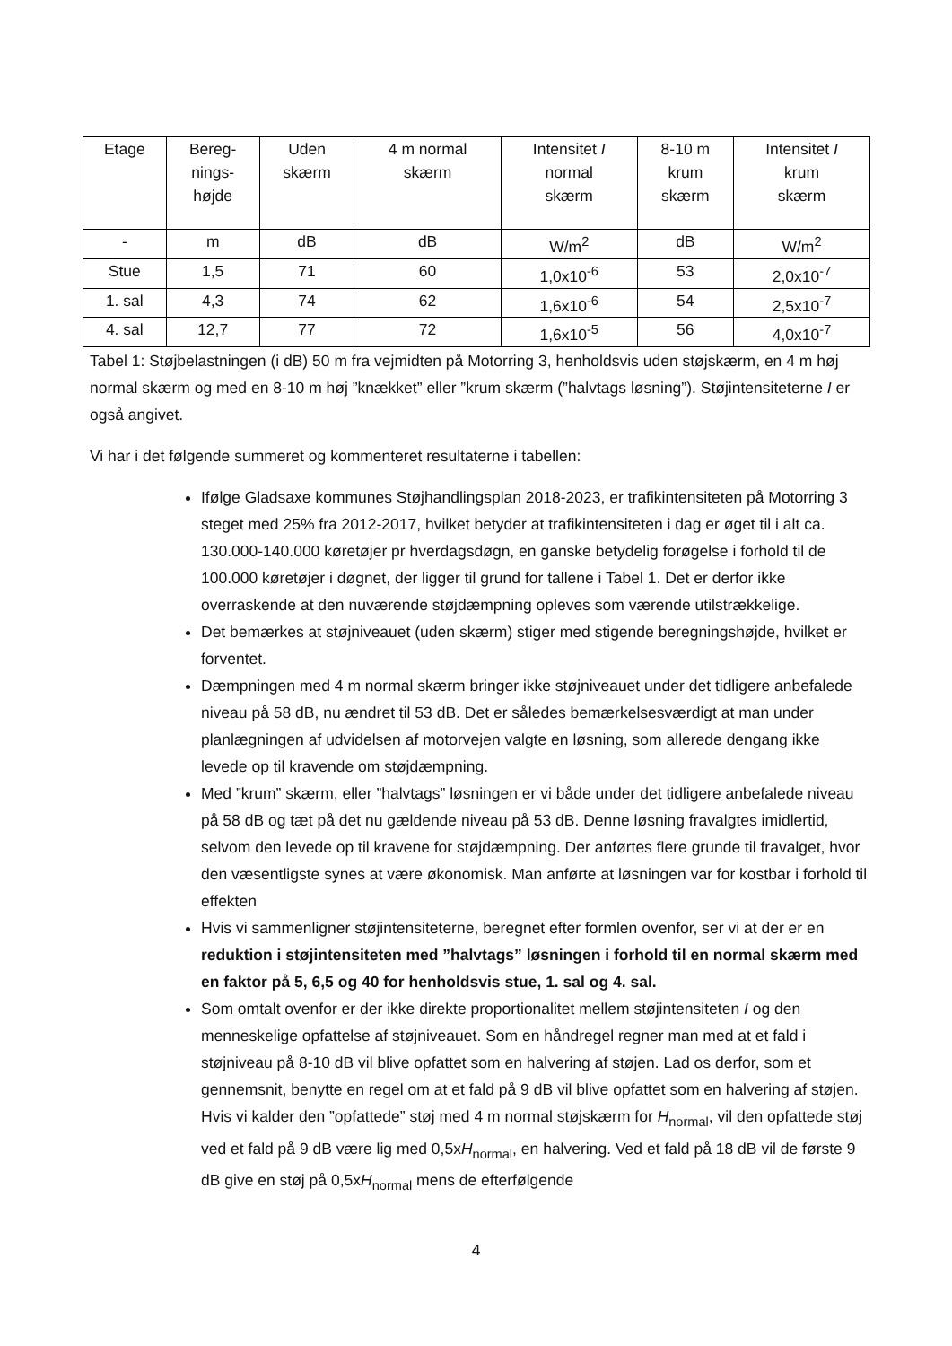| Etage | Bereg- nings- højde | Uden skærm | 4 m normal skærm | Intensitet I normal skærm | 8-10 m krum skærm | Intensitet I krum skærm |
| - | m | dB | dB | W/m<sup>2</sup> | dB | W/m<sup>2</sup> |
| Stue | 1,5 | 71 | 60 | 1,0x10<sup>-6</sup> | 53 | 2,0x10<sup>-7</sup> |
| 1. sal | 4,3 | 74 | 62 | 1,6x10<sup>-6</sup> | 54 | 2,5x10<sup>-7</sup> |
| 4. sal | 12,7 | 77 | 72 | 1,6x10<sup>-5</sup> | 56 | 4,0x10<sup>-7</sup> |
Tabel 1: Støjbelastningen (i dB) 50 m fra vejmidten på Motorring 3, henholdsvis uden støjskærm, en 4 m høj normal skærm og med en 8-10 m høj ”knækket” eller ”krum skærm (”halvtags løsning”). Støjintensiteterne I er også angivet.
Vi har i det følgende summeret og kommenteret resultaterne i tabellen:
Ifølge Gladsaxe kommunes Støjhandlingsplan 2018-2023, er trafikintensiteten på Motorring 3 steget med 25% fra 2012-2017, hvilket betyder at trafikintensiteten i dag er øget til i alt ca. 130.000-140.000 køretøjer pr hverdagsdøgn, en ganske betydelig forøgelse i forhold til de 100.000 køretøjer i døgnet, der ligger til grund for tallene i Tabel 1. Det er derfor ikke overraskende at den nuværende støjdæmpning opleves som værende utilstrækkelige.
Det bemærkes at støjniveauet (uden skærm) stiger med stigende beregningshøjde, hvilket er forventet.
Dæmpningen med 4 m normal skærm bringer ikke støjniveauet under det tidligere anbefalede niveau på 58 dB, nu ændret til 53 dB. Det er således bemærkelsesværdigt at man under planlægningen af udvidelsen af motorvejen valgte en løsning, som allerede dengang ikke levede op til kravende om støjdæmpning.
Med ”krum” skærm, eller ”halvtags” løsningen er vi både under det tidligere anbefalede niveau på 58 dB og tæt på det nu gældende niveau på 53 dB. Denne løsning fravalgtes imidlertid, selvom den levede op til kravene for støjdæmpning. Der anførtes flere grunde til fravalget, hvor den væsentligste synes at være økonomisk. Man anførte at løsningen var for kostbar i forhold til effekten
Hvis vi sammenligner støjintensiteterne, beregnet efter formlen ovenfor, ser vi at der er en reduktion i støjintensiteten med ”halvtags” løsningen i forhold til en normal skærm med en faktor på 5, 6,5 og 40 for henholdsvis stue, 1. sal og 4. sal.
Som omtalt ovenfor er der ikke direkte proportionalitet mellem støjintensiteten I og den menneskelige opfattelse af støjniveauet. Som en håndregel regner man med at et fald i støjniveau på 8-10 dB vil blive opfattet som en halvering af støjen. Lad os derfor, som et gennemsnit, benytte en regel om at et fald på 9 dB vil blive opfattet som en halvering af støjen. Hvis vi kalder den ”opfattede” støj med 4 m normal støjskærm for H<sub>normal</sub>, vil den opfattede støj ved et fald på 9 dB være lig med 0,5xH<sub>normal</sub>, en halvering. Ved et fald på 18 dB vil de første 9 dB give en støj på 0,5xH<sub>normal</sub> mens de efterfølgende
4